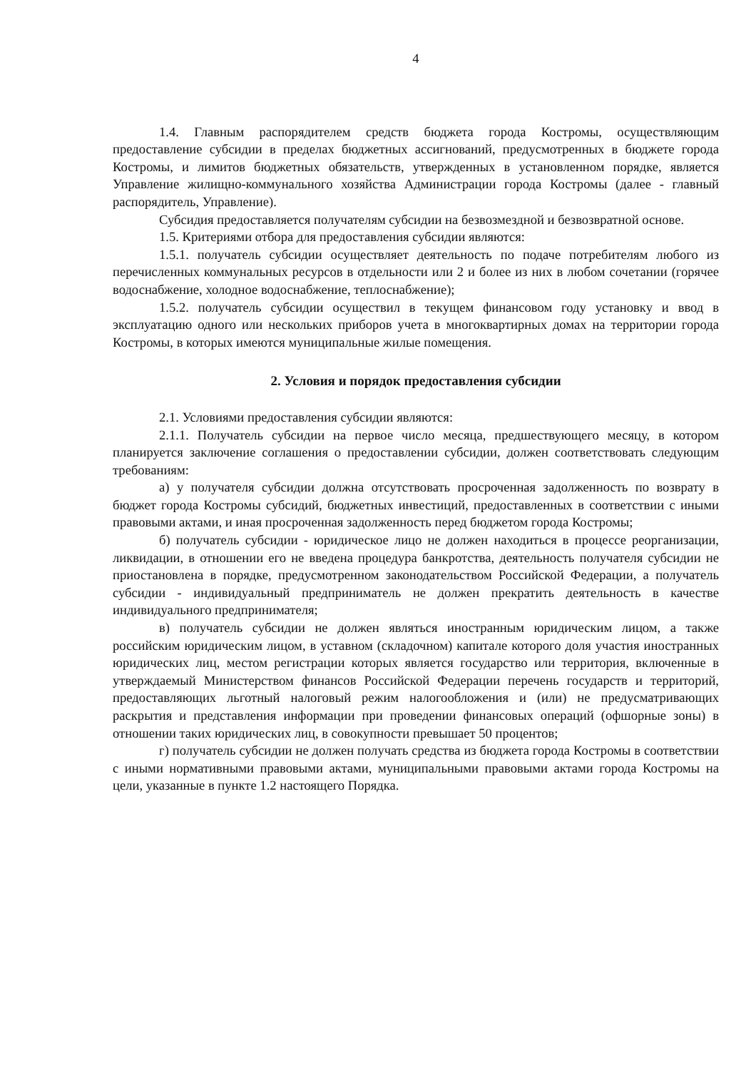4
1.4. Главным распорядителем средств бюджета города Костромы, осуществляющим предоставление субсидии в пределах бюджетных ассигнований, предусмотренных в бюджете города Костромы, и лимитов бюджетных обязательств, утвержденных в установленном порядке, является Управление жилищно-коммунального хозяйства Администрации города Костромы (далее - главный распорядитель, Управление).
Субсидия предоставляется получателям субсидии на безвозмездной и безвозвратной основе.
1.5. Критериями отбора для предоставления субсидии являются:
1.5.1. получатель субсидии осуществляет деятельность по подаче потребителям любого из перечисленных коммунальных ресурсов в отдельности или 2 и более из них в любом сочетании (горячее водоснабжение, холодное водоснабжение, теплоснабжение);
1.5.2. получатель субсидии осуществил в текущем финансовом году установку и ввод в эксплуатацию одного или нескольких приборов учета в многоквартирных домах на территории города Костромы, в которых имеются муниципальные жилые помещения.
2. Условия и порядок предоставления субсидии
2.1. Условиями предоставления субсидии являются:
2.1.1. Получатель субсидии на первое число месяца, предшествующего месяцу, в котором планируется заключение соглашения о предоставлении субсидии, должен соответствовать следующим требованиям:
а) у получателя субсидии должна отсутствовать просроченная задолженность по возврату в бюджет города Костромы субсидий, бюджетных инвестиций, предоставленных в соответствии с иными правовыми актами, и иная просроченная задолженность перед бюджетом города Костромы;
б) получатель субсидии - юридическое лицо не должен находиться в процессе реорганизации, ликвидации, в отношении его не введена процедура банкротства, деятельность получателя субсидии не приостановлена в порядке, предусмотренном законодательством Российской Федерации, а получатель субсидии - индивидуальный предприниматель не должен прекратить деятельность в качестве индивидуального предпринимателя;
в) получатель субсидии не должен являться иностранным юридическим лицом, а также российским юридическим лицом, в уставном (складочном) капитале которого доля участия иностранных юридических лиц, местом регистрации которых является государство или территория, включенные в утверждаемый Министерством финансов Российской Федерации перечень государств и территорий, предоставляющих льготный налоговый режим налогообложения и (или) не предусматривающих раскрытия и представления информации при проведении финансовых операций (офшорные зоны) в отношении таких юридических лиц, в совокупности превышает 50 процентов;
г) получатель субсидии не должен получать средства из бюджета города Костромы в соответствии с иными нормативными правовыми актами, муниципальными правовыми актами города Костромы на цели, указанные в пункте 1.2 настоящего Порядка.